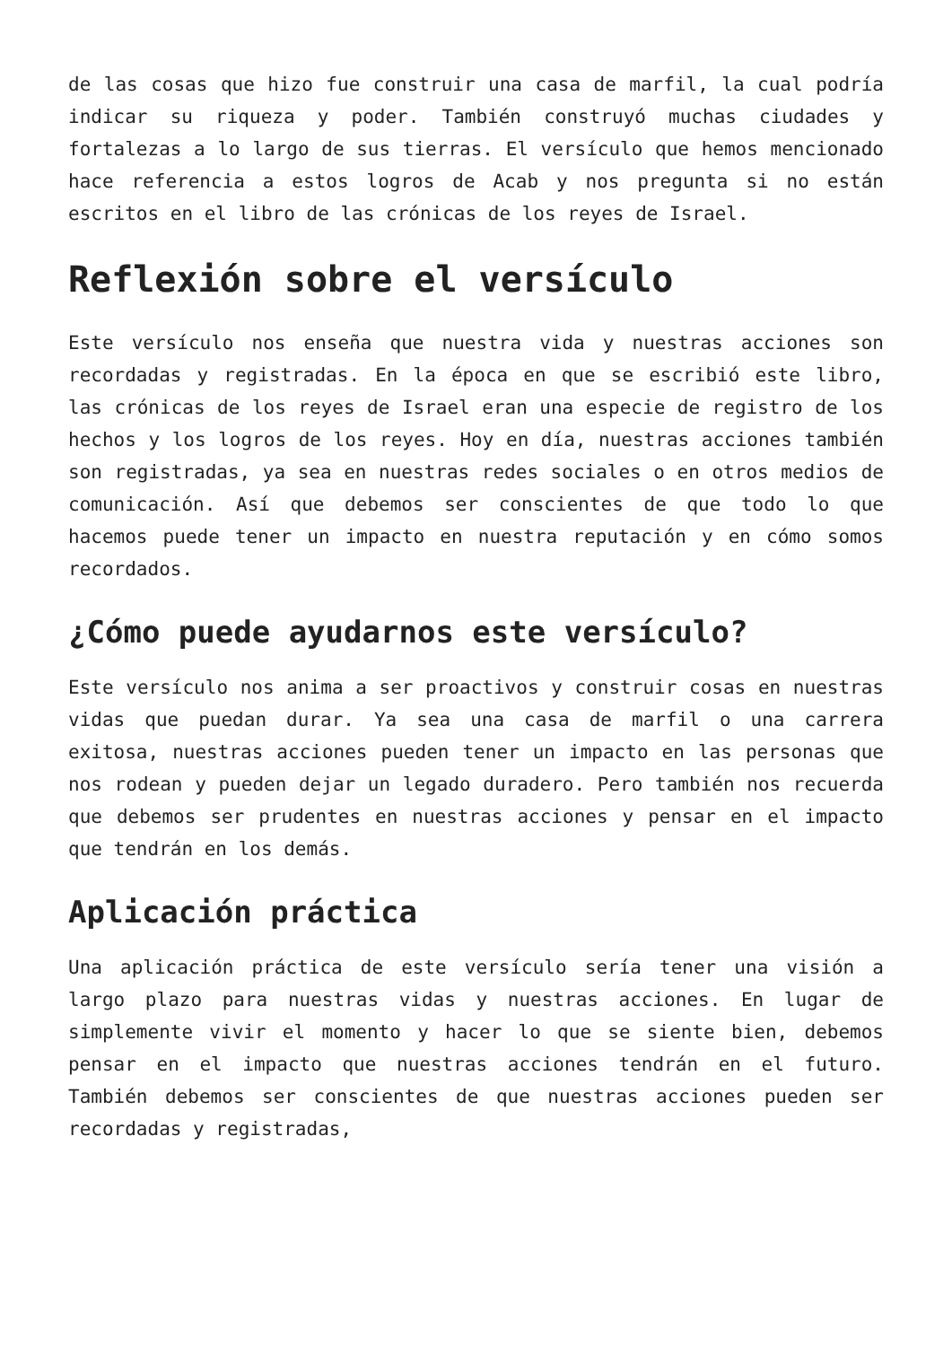de las cosas que hizo fue construir una casa de marfil, la cual podría indicar su riqueza y poder. También construyó muchas ciudades y fortalezas a lo largo de sus tierras. El versículo que hemos mencionado hace referencia a estos logros de Acab y nos pregunta si no están escritos en el libro de las crónicas de los reyes de Israel.
Reflexión sobre el versículo
Este versículo nos enseña que nuestra vida y nuestras acciones son recordadas y registradas. En la época en que se escribió este libro, las crónicas de los reyes de Israel eran una especie de registro de los hechos y los logros de los reyes. Hoy en día, nuestras acciones también son registradas, ya sea en nuestras redes sociales o en otros medios de comunicación. Así que debemos ser conscientes de que todo lo que hacemos puede tener un impacto en nuestra reputación y en cómo somos recordados.
¿Cómo puede ayudarnos este versículo?
Este versículo nos anima a ser proactivos y construir cosas en nuestras vidas que puedan durar. Ya sea una casa de marfil o una carrera exitosa, nuestras acciones pueden tener un impacto en las personas que nos rodean y pueden dejar un legado duradero. Pero también nos recuerda que debemos ser prudentes en nuestras acciones y pensar en el impacto que tendrán en los demás.
Aplicación práctica
Una aplicación práctica de este versículo sería tener una visión a largo plazo para nuestras vidas y nuestras acciones. En lugar de simplemente vivir el momento y hacer lo que se siente bien, debemos pensar en el impacto que nuestras acciones tendrán en el futuro. También debemos ser conscientes de que nuestras acciones pueden ser recordadas y registradas,